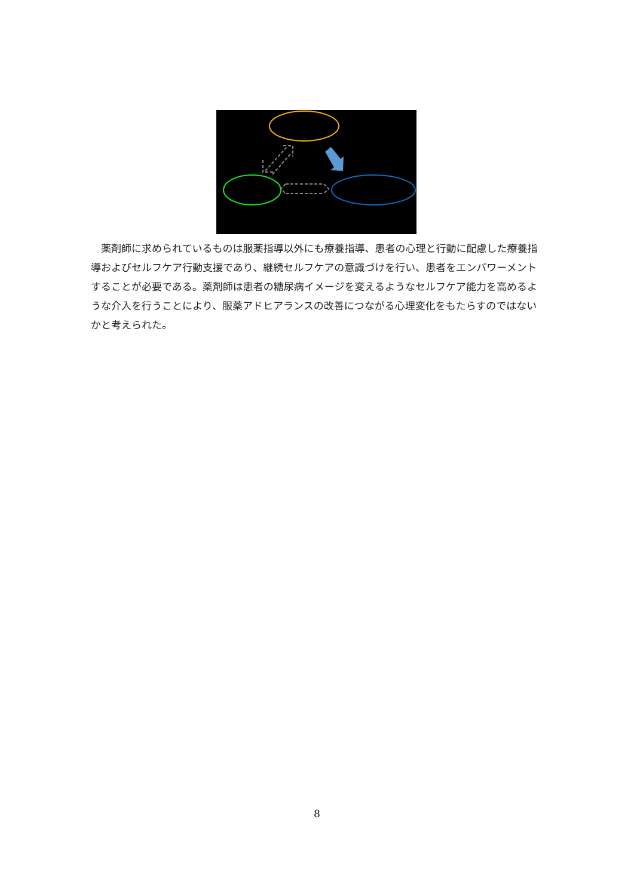薬剤師に求められているものは服薬指導以外にも療養指導、患者の心理と行動に配慮した療養指導およびセルフケア行動支援であり、継続セルフケアの意識づけを行い、患者をエンパワーメントすることが必要である。薬剤師は患者の糖尿病イメージを変えるようなセルフケア能力を高めるような介入を行うことにより、服薬アドヒアランスの改善につながる心理変化をもたらすのではないかと考えられた。
8